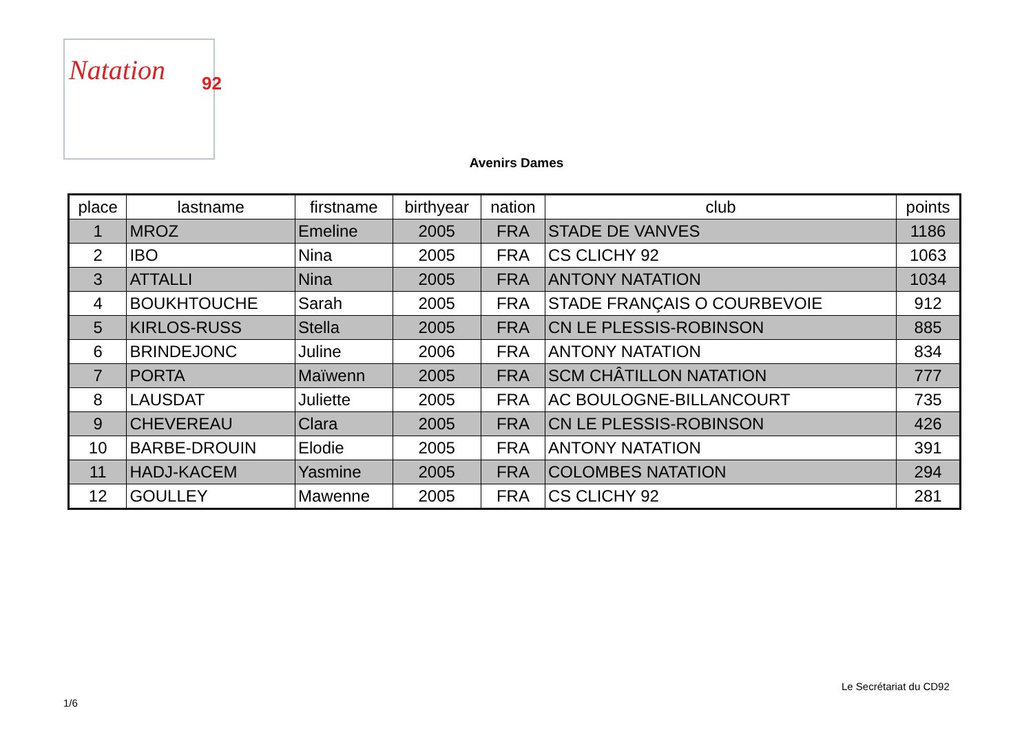Natation 92
Avenirs Dames
| place | lastname | firstname | birthyear | nation | club | points |
| --- | --- | --- | --- | --- | --- | --- |
| 1 | MROZ | Emeline | 2005 | FRA | STADE DE VANVES | 1186 |
| 2 | IBO | Nina | 2005 | FRA | CS CLICHY 92 | 1063 |
| 3 | ATTALLI | Nina | 2005 | FRA | ANTONY NATATION | 1034 |
| 4 | BOUKHTOUCHE | Sarah | 2005 | FRA | STADE FRANÇAIS O COURBEVOIE | 912 |
| 5 | KIRLOS-RUSS | Stella | 2005 | FRA | CN LE PLESSIS-ROBINSON | 885 |
| 6 | BRINDEJONC | Juline | 2006 | FRA | ANTONY NATATION | 834 |
| 7 | PORTA | Maïwenn | 2005 | FRA | SCM CHÂTILLON NATATION | 777 |
| 8 | LAUSDAT | Juliette | 2005 | FRA | AC BOULOGNE-BILLANCOURT | 735 |
| 9 | CHEVEREAU | Clara | 2005 | FRA | CN LE PLESSIS-ROBINSON | 426 |
| 10 | BARBE-DROUIN | Elodie | 2005 | FRA | ANTONY NATATION | 391 |
| 11 | HADJ-KACEM | Yasmine | 2005 | FRA | COLOMBES NATATION | 294 |
| 12 | GOULLEY | Mawenne | 2005 | FRA | CS CLICHY 92 | 281 |
Le Secrétariat du CD92
1/6